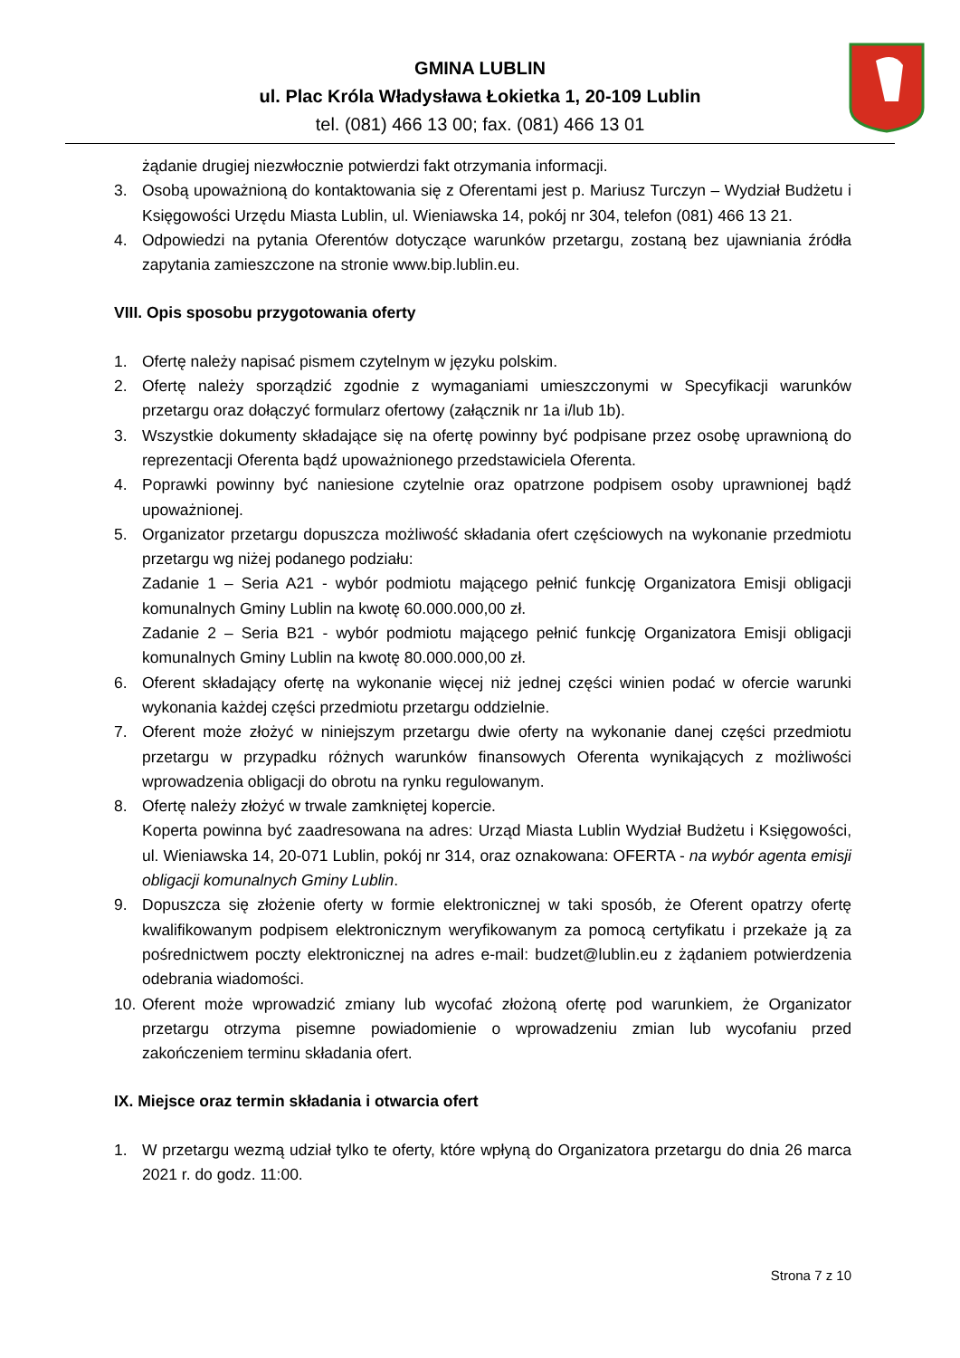GMINA LUBLIN
ul. Plac Króla Władysława Łokietka 1, 20-109 Lublin
tel. (081) 466 13 00; fax. (081) 466 13 01
żądanie drugiej niezwłocznie potwierdzi fakt otrzymania informacji.
3. Osobą upoważnioną do kontaktowania się z Oferentami jest p. Mariusz Turczyn – Wydział Budżetu i Księgowości Urzędu Miasta Lublin, ul. Wieniawska 14, pokój nr 304, telefon (081) 466 13 21.
4. Odpowiedzi na pytania Oferentów dotyczące warunków przetargu, zostaną bez ujawniania źródła zapytania zamieszczone na stronie www.bip.lublin.eu.
VIII. Opis sposobu przygotowania oferty
1. Ofertę należy napisać pismem czytelnym w języku polskim.
2. Ofertę należy sporządzić zgodnie z wymaganiami umieszczonymi w Specyfikacji warunków przetargu oraz dołączyć formularz ofertowy (załącznik nr 1a i/lub 1b).
3. Wszystkie dokumenty składające się na ofertę powinny być podpisane przez osobę uprawnioną do reprezentacji Oferenta bądź upoważnionego przedstawiciela Oferenta.
4. Poprawki powinny być naniesione czytelnie oraz opatrzone podpisem osoby uprawnionej bądź upoważnionej.
5. Organizator przetargu dopuszcza możliwość składania ofert częściowych na wykonanie przedmiotu przetargu wg niżej podanego podziału:
Zadanie 1 – Seria A21 - wybór podmiotu mającego pełnić funkcję Organizatora Emisji obligacji komunalnych Gminy Lublin na kwotę 60.000.000,00 zł.
Zadanie 2 – Seria B21 - wybór podmiotu mającego pełnić funkcję Organizatora Emisji obligacji komunalnych Gminy Lublin na kwotę 80.000.000,00 zł.
6. Oferent składający ofertę na wykonanie więcej niż jednej części winien podać w ofercie warunki wykonania każdej części przedmiotu przetargu oddzielnie.
7. Oferent może złożyć w niniejszym przetargu dwie oferty na wykonanie danej części przedmiotu przetargu w przypadku różnych warunków finansowych Oferenta wynikających z możliwości wprowadzenia obligacji do obrotu na rynku regulowanym.
8. Ofertę należy złożyć w trwale zamkniętej kopercie.
Koperta powinna być zaadresowana na adres: Urząd Miasta Lublin Wydział Budżetu i Księgowości, ul. Wieniawska 14, 20-071 Lublin, pokój nr 314, oraz oznakowana: OFERTA - na wybór agenta emisji obligacji komunalnych Gminy Lublin.
9. Dopuszcza się złożenie oferty w formie elektronicznej w taki sposób, że Oferent opatrzy ofertę kwalifikowanym podpisem elektronicznym weryfikowanym za pomocą certyfikatu i przekaże ją za pośrednictwem poczty elektronicznej na adres e-mail: budzet@lublin.eu z żądaniem potwierdzenia odebrania wiadomości.
10. Oferent może wprowadzić zmiany lub wycofać złożoną ofertę pod warunkiem, że Organizator przetargu otrzyma pisemne powiadomienie o wprowadzeniu zmian lub wycofaniu przed zakończeniem terminu składania ofert.
IX. Miejsce oraz termin składania i otwarcia ofert
1. W przetargu wezmą udział tylko te oferty, które wpłyną do Organizatora przetargu do dnia 26 marca 2021 r. do godz. 11:00.
Strona 7 z 10